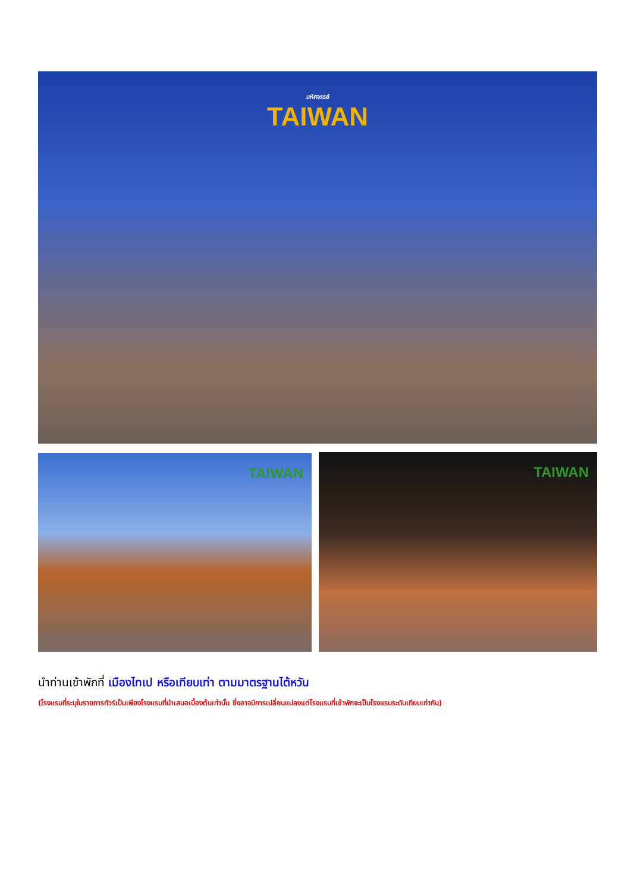มหัศจรรย์
TAIWAN
TAIWAN
TAIWAN
นำท่านเข้าพักที่ เมืองไทเป หรือเทียบเท่า ตามมาตรฐานไต้หวัน
(โรงแรมที่ระบุในรายการทัวร์เป็นเพียงโรงแรมที่นำเสนอเบื้องต้นเท่านั้น ซึ่งอาจมีการเปลี่ยนแปลงแต่โรงแรมที่เข้าพักจะเป็นโรงแรมระดับเทียบเท่ากัน)